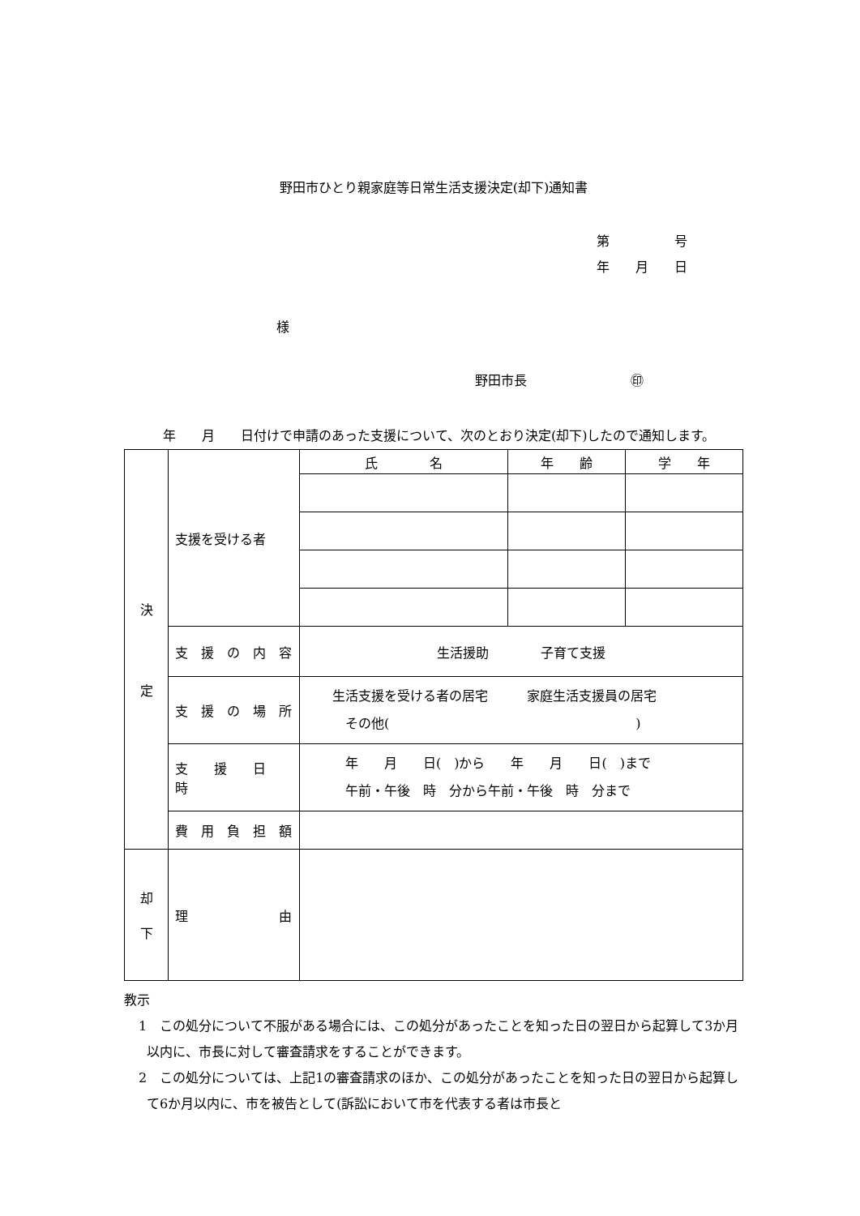野田市ひとり親家庭等日常生活支援決定(却下)通知書
第　　　　　号
年　　月　　日
様
野田市長　　　　　　　　㊞
　　　年　　月　　日付けで申請のあった支援について、次のとおり決定(却下)したので通知します。
| 決 定 | 支援を受ける者 | 氏 名 | 年 齢 | 学 年 |
| | 支 援 の 内 容 | 生活援助 子育て支援 | | |
| | 支 援 の 場 所 | 生活支援を受ける者の居宅 家庭生活支援員の居宅 その他( ) | | |
| | 支 援 日 時 | 年 月 日( )から 年 月 日( )まで 午前・午後 時 分から午前・午後 時 分まで | | |
| | 費 用 負 担 額 | | | |
| 却 下 | 理 由 | | | |
教示
1　この処分について不服がある場合には、この処分があったことを知った日の翌日から起算して3か月以内に、市長に対して審査請求をすることができます。
2　この処分については、上記1の審査請求のほか、この処分があったことを知った日の翌日から起算して6か月以内に、市を被告として(訴訟において市を代表する者は市長と